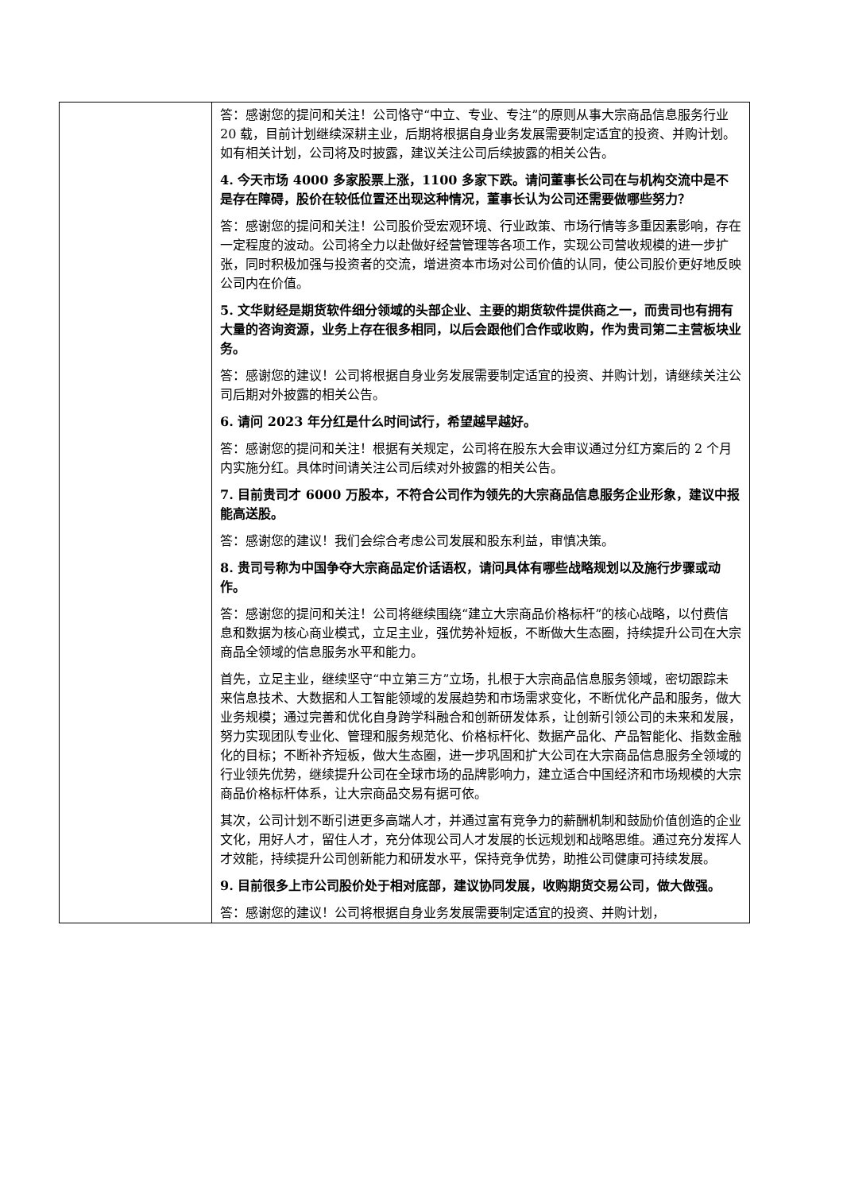| | 答：感谢您的提问和关注！公司恪守“中立、专业、专注”的原则从事大宗商品信息服务行业 20 载，目前计划继续深耕主业，后期将根据自身业务发展需要制定适宜的投资、并购计划。如有相关计划，公司将及时披露，建议关注公司后续披露的相关公告。 4. 今天市场 4000 多家股票上涨，1100 多家下跌。请问董事长公司在与机构交流中是不是存在障碍，股价在较低位置还出现这种情况，董事长认为公司还需要做哪些努力？ 答：感谢您的提问和关注！公司股价受宏观环境、行业政策、市场行情等多重因素影响，存在一定程度的波动。公司将全力以赴做好经营管理等各项工作，实现公司营收规模的进一步扩张，同时积极加强与投资者的交流，增进资本市场对公司价值的认同，使公司股价更好地反映公司内在价值。 5. 文华财经是期货软件细分领域的头部企业、主要的期货软件提供商之一，而贵司也有拥有大量的咨询资源，业务上存在很多相同，以后会跟他们合作或收购，作为贵司第二主营板块业务。 答：感谢您的建议！公司将根据自身业务发展需要制定适宜的投资、并购计划，请继续关注公司后期对外披露的相关公告。 6. 请问 2023 年分红是什么时间试行，希望越早越好。 答：感谢您的提问和关注！根据有关规定，公司将在股东大会审议通过分红方案后的 2 个月内实施分红。具体时间请关注公司后续对外披露的相关公告。 7. 目前贵司才 6000 万股本，不符合公司作为领先的大宗商品信息服务企业形象，建议中报能高送股。 答：感谢您的建议！我们会综合考虑公司发展和股东利益，审慎决策。 8. 贵司号称为中国争夺大宗商品定价话语权，请问具体有哪些战略规划以及施行步骤或动作。 答：感谢您的提问和关注！公司将继续围绕“建立大宗商品价格标杆”的核心战略，以付费信息和数据为核心商业模式，立足主业，强优势补短板，不断做大生态圈，持续提升公司在大宗商品全领域的信息服务水平和能力。 首先，立足主业，继续坚守“中立第三方”立场，扎根于大宗商品信息服务领域，密切跟踪未来信息技术、大数据和人工智能领域的发展趋势和市场需求变化，不断优化产品和服务，做大业务规模；通过完善和优化自身跨学科融合和创新研发体系，让创新引领公司的未来和发展，努力实现团队专业化、管理和服务规范化、价格标杆化、数据产品化、产品智能化、指数金融化的目标；不断补齐短板，做大生态圈，进一步巩固和扩大公司在大宗商品信息服务全领域的行业领先优势，继续提升公司在全球市场的品牌影响力，建立适合中国经济和市场规模的大宗商品价格标杆体系，让大宗商品交易有据可依。 其次，公司计划不断引进更多高端人才，并通过富有竞争力的薪酬机制和鼓励价值创造的企业文化，用好人才，留住人才，充分体现公司人才发展的长远规划和战略思维。通过充分发挥人才效能，持续提升公司创新能力和研发水平，保持竞争优势，助推公司健康可持续发展。 9. 目前很多上市公司股价处于相对底部，建议协同发展，收购期货交易公司，做大做强。 答：感谢您的建议！公司将根据自身业务发展需要制定适宜的投资、并购计划， |